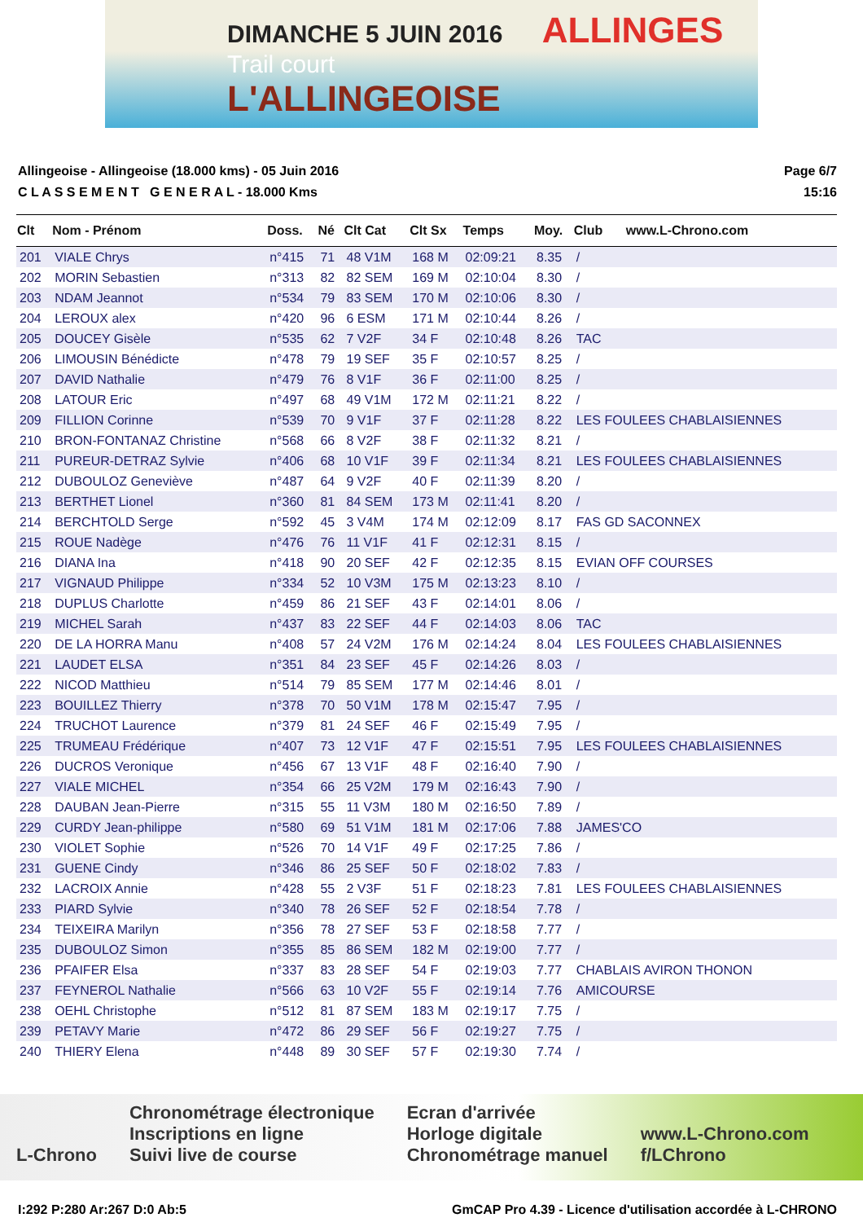DIMANCHE 5 JUIN 2016 ALLINGES
Trail court
L'ALLINGEOISE
Allingeoise - Allingeoise (18.000 kms) - 05 Juin 2016
C L A S S E M E N T G E N E R A L - 18.000 Kms
Page 6/7
15:16
| Clt | Nom - Prénom | Doss. | Né | Clt Cat | Clt Sx | Temps | Moy. | Club | www.L-Chrono.com |
| --- | --- | --- | --- | --- | --- | --- | --- | --- | --- |
| 201 | VIALE Chrys | n°415 | 71 | 48 V1M | 168 M | 02:09:21 | 8.35 | / | |
| 202 | MORIN Sebastien | n°313 | 82 | 82 SEM | 169 M | 02:10:04 | 8.30 | / | |
| 203 | NDAM Jeannot | n°534 | 79 | 83 SEM | 170 M | 02:10:06 | 8.30 | / | |
| 204 | LEROUX alex | n°420 | 96 | 6 ESM | 171 M | 02:10:44 | 8.26 | / | |
| 205 | DOUCEY Gisèle | n°535 | 62 | 7 V2F | 34 F | 02:10:48 | 8.26 | TAC | |
| 206 | LIMOUSIN Bénédicte | n°478 | 79 | 19 SEF | 35 F | 02:10:57 | 8.25 | / | |
| 207 | DAVID Nathalie | n°479 | 76 | 8 V1F | 36 F | 02:11:00 | 8.25 | / | |
| 208 | LATOUR Eric | n°497 | 68 | 49 V1M | 172 M | 02:11:21 | 8.22 | / | |
| 209 | FILLION Corinne | n°539 | 70 | 9 V1F | 37 F | 02:11:28 | 8.22 | LES FOULEES CHABLAISIENNES | |
| 210 | BRON-FONTANAZ Christine | n°568 | 66 | 8 V2F | 38 F | 02:11:32 | 8.21 | / | |
| 211 | PUREUR-DETRAZ Sylvie | n°406 | 68 | 10 V1F | 39 F | 02:11:34 | 8.21 | LES FOULEES CHABLAISIENNES | |
| 212 | DUBOULOZ Geneviève | n°487 | 64 | 9 V2F | 40 F | 02:11:39 | 8.20 | / | |
| 213 | BERTHET Lionel | n°360 | 81 | 84 SEM | 173 M | 02:11:41 | 8.20 | / | |
| 214 | BERCHTOLD Serge | n°592 | 45 | 3 V4M | 174 M | 02:12:09 | 8.17 | FAS GD SACONNEX | |
| 215 | ROUE Nadège | n°476 | 76 | 11 V1F | 41 F | 02:12:31 | 8.15 | / | |
| 216 | DIANA Ina | n°418 | 90 | 20 SEF | 42 F | 02:12:35 | 8.15 | EVIAN OFF COURSES | |
| 217 | VIGNAUD Philippe | n°334 | 52 | 10 V3M | 175 M | 02:13:23 | 8.10 | / | |
| 218 | DUPLUS Charlotte | n°459 | 86 | 21 SEF | 43 F | 02:14:01 | 8.06 | / | |
| 219 | MICHEL Sarah | n°437 | 83 | 22 SEF | 44 F | 02:14:03 | 8.06 | TAC | |
| 220 | DE LA HORRA Manu | n°408 | 57 | 24 V2M | 176 M | 02:14:24 | 8.04 | LES FOULEES CHABLAISIENNES | |
| 221 | LAUDET ELSA | n°351 | 84 | 23 SEF | 45 F | 02:14:26 | 8.03 | / | |
| 222 | NICOD Matthieu | n°514 | 79 | 85 SEM | 177 M | 02:14:46 | 8.01 | / | |
| 223 | BOUILLEZ Thierry | n°378 | 70 | 50 V1M | 178 M | 02:15:47 | 7.95 | / | |
| 224 | TRUCHOT Laurence | n°379 | 81 | 24 SEF | 46 F | 02:15:49 | 7.95 | / | |
| 225 | TRUMEAU Frédérique | n°407 | 73 | 12 V1F | 47 F | 02:15:51 | 7.95 | LES FOULEES CHABLAISIENNES | |
| 226 | DUCROS Veronique | n°456 | 67 | 13 V1F | 48 F | 02:16:40 | 7.90 | / | |
| 227 | VIALE MICHEL | n°354 | 66 | 25 V2M | 179 M | 02:16:43 | 7.90 | / | |
| 228 | DAUBAN Jean-Pierre | n°315 | 55 | 11 V3M | 180 M | 02:16:50 | 7.89 | / | |
| 229 | CURDY Jean-philippe | n°580 | 69 | 51 V1M | 181 M | 02:17:06 | 7.88 | JAMES'CO | |
| 230 | VIOLET Sophie | n°526 | 70 | 14 V1F | 49 F | 02:17:25 | 7.86 | / | |
| 231 | GUENE Cindy | n°346 | 86 | 25 SEF | 50 F | 02:18:02 | 7.83 | / | |
| 232 | LACROIX Annie | n°428 | 55 | 2 V3F | 51 F | 02:18:23 | 7.81 | LES FOULEES CHABLAISIENNES | |
| 233 | PIARD Sylvie | n°340 | 78 | 26 SEF | 52 F | 02:18:54 | 7.78 | / | |
| 234 | TEIXEIRA Marilyn | n°356 | 78 | 27 SEF | 53 F | 02:18:58 | 7.77 | / | |
| 235 | DUBOULOZ Simon | n°355 | 85 | 86 SEM | 182 M | 02:19:00 | 7.77 | / | |
| 236 | PFAIFER Elsa | n°337 | 83 | 28 SEF | 54 F | 02:19:03 | 7.77 | CHABLAIS AVIRON THONON | |
| 237 | FEYNEROL Nathalie | n°566 | 63 | 10 V2F | 55 F | 02:19:14 | 7.76 | AMICOURSE | |
| 238 | OEHL Christophe | n°512 | 81 | 87 SEM | 183 M | 02:19:17 | 7.75 | / | |
| 239 | PETAVY Marie | n°472 | 86 | 29 SEF | 56 F | 02:19:27 | 7.75 | / | |
| 240 | THIERY Elena | n°448 | 89 | 30 SEF | 57 F | 02:19:30 | 7.74 | / | |
L-Chrono Chronométrage électronique
Inscriptions en ligne
Suivi live de course Ecran d'arrivée
Horloge digitale
Chronométrage manuel www.L-Chrono.com
f/LChrono
I:292 P:280 Ar:267 D:0 Ab:5 GmCAP Pro 4.39 - Licence d'utilisation accordée à L-CHRONO